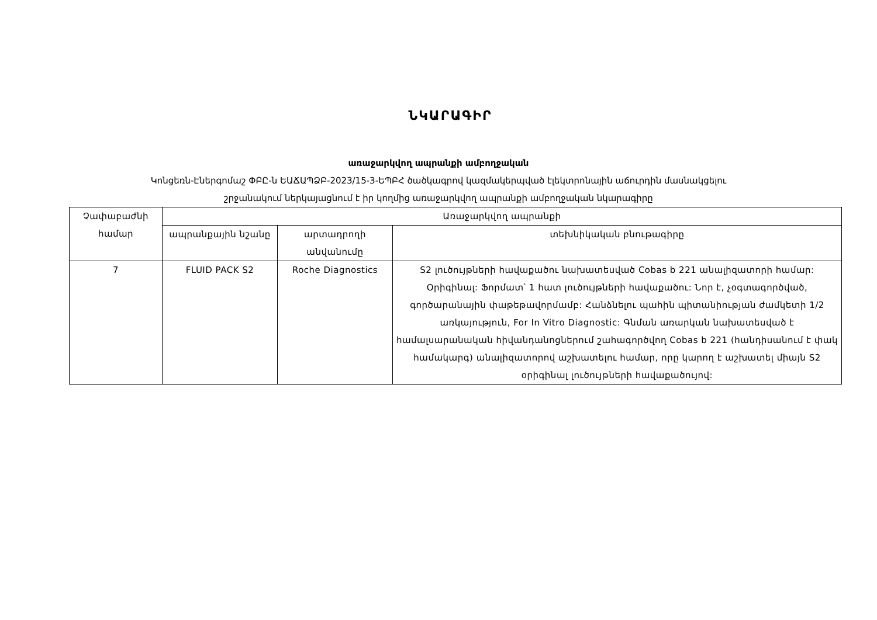ՆԿԱՐԱԳԻՐ
առաջարկվող ապրանքի ամբողջական
Կոնցեռն-Էներգոմաշ ՓԲԸ-ն ԵԱՃԱՊՁԲ-2023/15-3-ԵՊԲՀ ծածկագրով կազմակերպված էլեկտրոնային աճուրդին մասնակցելու
շրջանակում ներկայացնում է իր կողմից առաջարկվող ապրանքի ամբողջական նկարագիրը
| Չափաբաժնի համար | Առաջարկվող ապրանքի | | |
| --- | --- | --- | --- |
| | ապրանքային նշանը | արտադրողի անվանումը | տեխնիկական բնութագիրը |
| 7 | FLUID PACK S2 | Roche Diagnostics | S2 լուծույթների հավաքածու նախատեսված Cobas b 221 անալիզատորի համար: Օրիգինալ: Ֆորմատ՝ 1 հատ լուծույթների հավաքածու: Նոր է, չօգտագործված, գործարանային փաթեթավորմամբ: Հանձնելու պահին պիտանիության ժամկետի 1/2 առկայություն, For In Vitro Diagnostic: Գնման առարկան նախատեսված է համալսարանական հիվանդանոցներում շահագործվող Cobas b 221 (հանդիսանում է փակ համակարգ) անալիզատորով աշխատելու համար, որը կարող է աշխատել միայն S2 օրիգինալ լուծույթների հավաքածույով: |